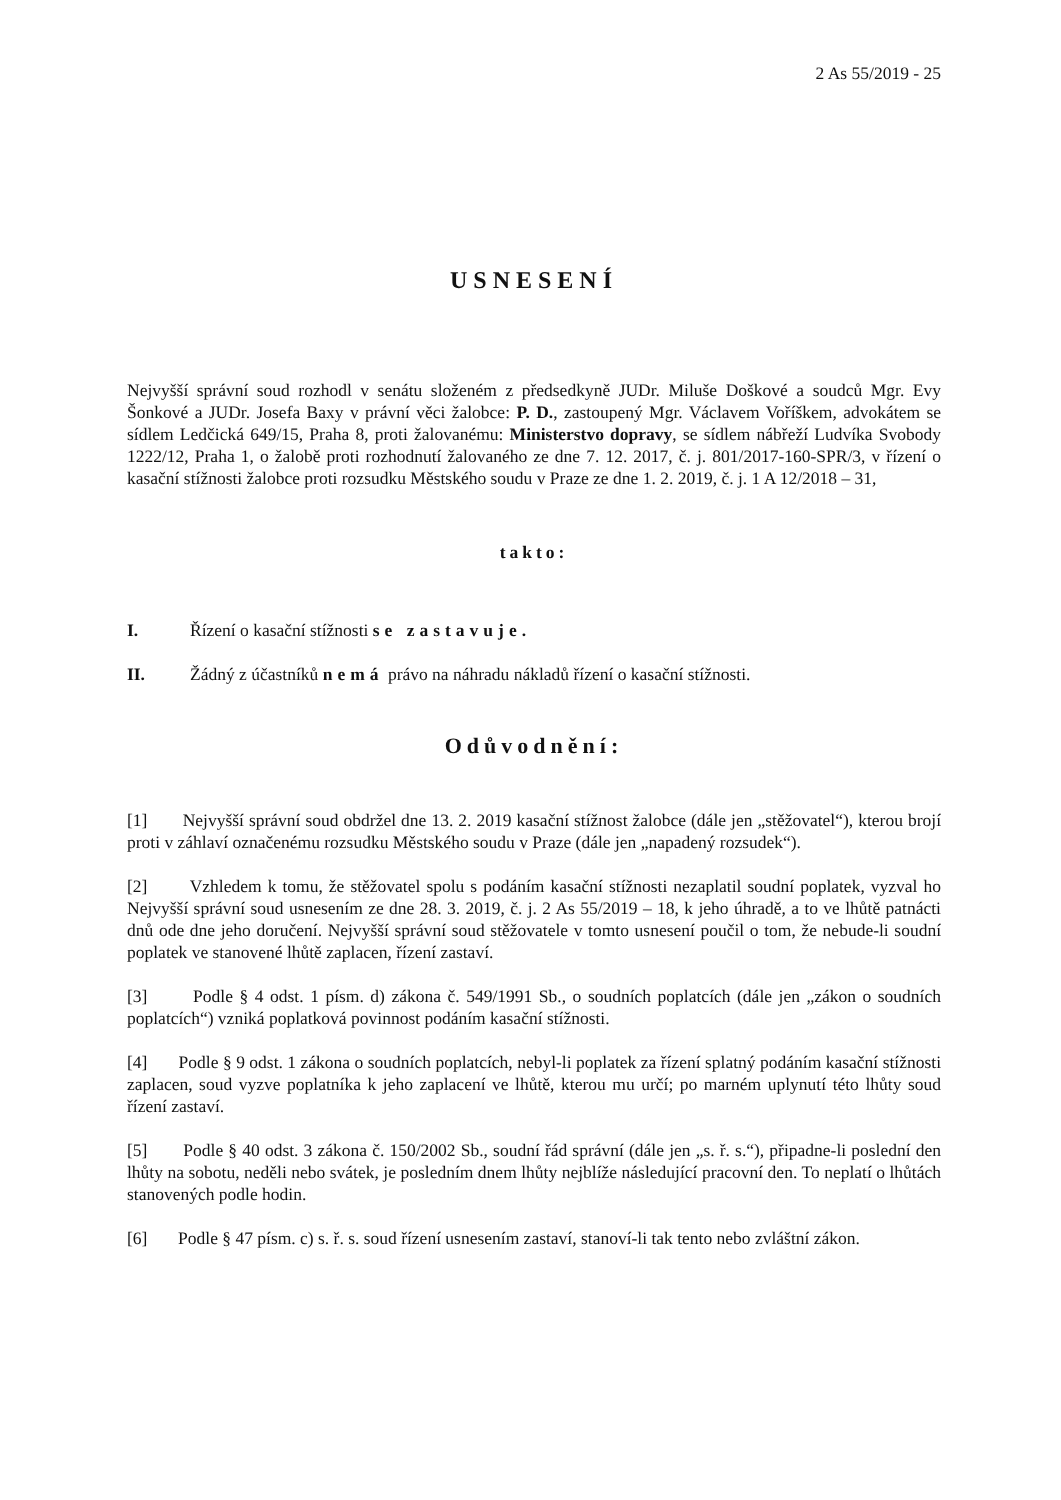2 As 55/2019 - 25
USNESENÍ
Nejvyšší správní soud rozhodl v senátu složeném z předsedkyně JUDr. Miluše Doškové a soudců Mgr. Evy Šonkové a JUDr. Josefa Baxy v právní věci žalobce: P. D., zastoupený Mgr. Václavem Voříškem, advokátem se sídlem Ledčická 649/15, Praha 8, proti žalovanému: Ministerstvo dopravy, se sídlem nábřeží Ludvíka Svobody 1222/12, Praha 1, o žalobě proti rozhodnutí žalovaného ze dne 7. 12. 2017, č. j. 801/2017-160-SPR/3, v řízení o kasační stížnosti žalobce proti rozsudku Městského soudu v Praze ze dne 1. 2. 2019, č. j. 1 A 12/2018 – 31,
takto:
I. Řízení o kasační stížnosti se zastavuje.
II. Žádný z účastníků nemá právo na náhradu nákladů řízení o kasační stížnosti.
Odůvodnění:
[1] Nejvyšší správní soud obdržel dne 13. 2. 2019 kasační stížnost žalobce (dále jen „stěžovatel“), kterou brojí proti v záhlaví označenému rozsudku Městského soudu v Praze (dále jen „napadený rozsudek“).
[2] Vzhledem k tomu, že stěžovatel spolu s podáním kasační stížnosti nezaplatil soudní poplatek, vyzval ho Nejvyšší správní soud usnesením ze dne 28. 3. 2019, č. j. 2 As 55/2019 – 18, k jeho úhradě, a to ve lhůtě patnácti dnů ode dne jeho doručení. Nejvyšší správní soud stěžovatele v tomto usnesení poučil o tom, že nebude-li soudní poplatek ve stanovené lhůtě zaplacen, řízení zastaví.
[3] Podle § 4 odst. 1 písm. d) zákona č. 549/1991 Sb., o soudních poplatcích (dále jen „zákon o soudních poplatcích“) vzniká poplatková povinnost podáním kasační stížnosti.
[4] Podle § 9 odst. 1 zákona o soudních poplatcích, nebyl-li poplatek za řízení splatný podáním kasační stížnosti zaplacen, soud vyzve poplatníka k jeho zaplacení ve lhůtě, kterou mu určí; po marném uplynutí této lhůty soud řízení zastaví.
[5] Podle § 40 odst. 3 zákona č. 150/2002 Sb., soudní řád správní (dále jen „s. ř. s.“), připadne-li poslední den lhůty na sobotu, neděli nebo svátek, je posledním dnem lhůty nejblíže následující pracovní den. To neplatí o lhůtách stanovených podle hodin.
[6] Podle § 47 písm. c) s. ř. s. soud řízení usnesením zastaví, stanoví-li tak tento nebo zvláštní zákon.